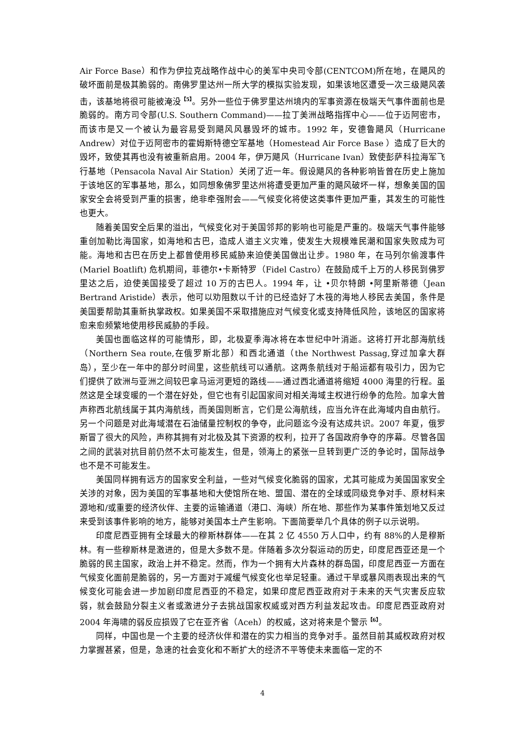Air Force Base）和作为伊拉克战略作战中心的美军中央司令部(CENTCOM)所在地，在飓风的破坏面前是极其脆弱的。南佛罗里达州一所大学的模拟实验发现，如果该地区遭受一次三级飓风袭击，该基地将很可能被淹没<sup>【5】</sup>。另外一些位于佛罗里达州境内的军事资源在极端天气事件面前也是脆弱的。南方司令部(U.S. Southern Command)——拉丁美洲战略指挥中心——位于迈阿密市，而该市是又一个被认为最容易受到飓风风暴毁坏的城市。1992 年，安德鲁飓风（Hurricane Andrew）对位于迈阿密市的霍姆斯特德空军基地（Homestead Air Force Base ）造成了巨大的毁坏，致使其再也没有被重新启用。2004 年，伊万飓风（Hurricane Ivan）致使彭萨科拉海军飞行基地（Pensacola Naval Air Station）关闭了近一年。假设飓风的各种影响皆曾在历史上施加于该地区的军事基地，那么，如同想象佛罗里达州将遭受更加严重的飓风破坏一样，想象美国的国家安全会将受到严重的损害，绝非牵强附会——气候变化将使这类事件更加严重，其发生的可能性也更大。
随着美国安全后果的溢出，气候变化对于美国邻邦的影响也可能是严重的。极端天气事件能够重创加勒比海国家，如海地和古巴，造成人道主义灾难，使发生大规模难民潮和国家失败成为可能。海地和古巴在历史上都曾使用移民威胁来迫使美国做出让步。1980 年，在马列尔偷渡事件(Mariel Boatlift) 危机期间，菲德尔•卡斯特罗（Fidel Castro）在鼓励成千上万的人移民到佛罗里达之后，迫使美国接受了超过 10 万的古巴人。1994 年，让 •贝尔特朗 •阿里斯蒂德（Jean Bertrand Aristide）表示，他可以劝阻数以千计的已经造好了木筏的海地人移民去美国，条件是美国要帮助其重新执掌政权。如果美国不采取措施应对气候变化或支持降低风险，该地区的国家将愈来愈频繁地使用移民威胁的手段。
美国也面临这样的可能情形，即，北极夏季海冰将在本世纪中叶消逝。这将打开北部海航线（Northern Sea route,在俄罗斯北部）和西北通道（the Northwest Passag,穿过加拿大群岛），至少在一年中的部分时间里，这些航线可以通航。这两条航线对于船运都有吸引力，因为它们提供了欧洲与亚洲之间较巴拿马运河更短的路线——通过西北通道将缩短 4000 海里的行程。虽然这是全球变暖的一个潜在好处，但它也有引起国家间对相关海域主权进行纷争的危险。加拿大曾声称西北航线属于其内海航线，而美国则断言，它们是公海航线，应当允许在此海域内自由航行。另一个问题是对此海域潜在石油储量控制权的争夺，此问题迄今没有达成共识。2007 年夏，俄罗斯冒了很大的风险，声称其拥有对北极及其下资源的权利，拉开了各国政府争夺的序幕。尽管各国之间的武装对抗目前仍然不太可能发生，但是，领海上的紧张一旦转到更广泛的争论时，国际战争也不是不可能发生。
美国同样拥有远方的国家安全利益，一些对气候变化脆弱的国家，尤其可能成为美国国家安全关涉的对象，因为美国的军事基地和大使馆所在地、盟国、潜在的全球或同级竞争对手、原材料来源地和/或重要的经济伙伴、主要的运输通道（港口、海峡）所在地、那些作为某事件策划地又反过来受到该事件影响的地方，能够对美国本土产生影响。下面简要举几个具体的例子以示说明。
印度尼西亚拥有全球最大的穆斯林群体——在其 2 亿 4550 万人口中，约有 88%的人是穆斯林。有一些穆斯林是激进的，但是大多数不是。伴随着多次分裂运动的历史，印度尼西亚还是一个脆弱的民主国家，政治上并不稳定。然而，作为一个拥有大片森林的群岛国，印度尼西亚一方面在气候变化面前是脆弱的，另一方面对于减缓气候变化也举足轻重。通过干旱或暴风雨表现出来的气候变化可能会进一步加剧印度尼西亚的不稳定，如果印度尼西亚政府对于未来的天气灾害反应软弱，就会鼓励分裂主义者或激进分子去挑战国家权威或对西方利益发起攻击。印度尼西亚政府对 2004 年海啸的弱反应损毁了它在亚齐省（Aceh）的权威，这对将来是个警示<sup>【6】</sup>。
同样，中国也是一个主要的经济伙伴和潜在的实力相当的竞争对手。虽然目前其威权政府对权力掌握甚紧，但是，急速的社会变化和不断扩大的经济不平等使未来面临一定的不
4